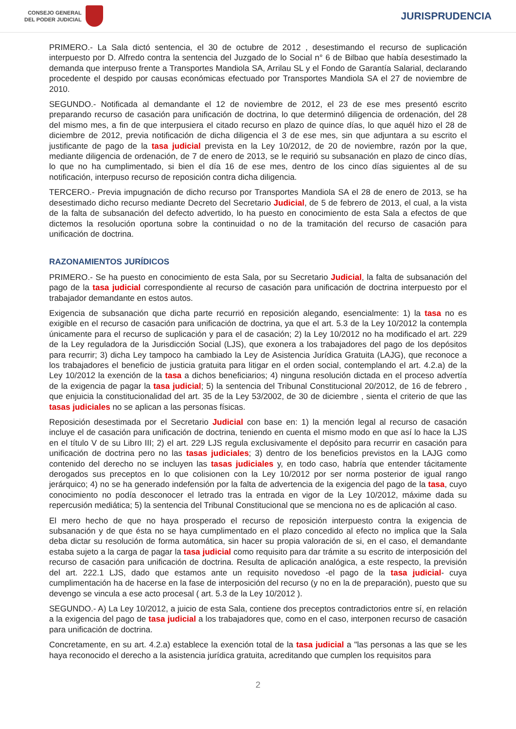CONSEJO GENERAL
DEL PODER JUDICIAL
JURISPRUDENCIA
PRIMERO.- La Sala dictó sentencia, el 30 de octubre de 2012 , desestimando el recurso de suplicación interpuesto por D. Alfredo contra la sentencia del Juzgado de lo Social n° 6 de Bilbao que había desestimado la demanda que interpuso frente a Transportes Mandiola SA, Arrilau SL y el Fondo de Garantía Salarial, declarando procedente el despido por causas económicas efectuado por Transportes Mandiola SA el 27 de noviembre de 2010.
SEGUNDO.- Notificada al demandante el 12 de noviembre de 2012, el 23 de ese mes presentó escrito preparando recurso de casación para unificación de doctrina, lo que determinó diligencia de ordenación, del 28 del mismo mes, a fin de que interpusiera el citado recurso en plazo de quince días, lo que aquél hizo el 28 de diciembre de 2012, previa notificación de dicha diligencia el 3 de ese mes, sin que adjuntara a su escrito el justificante de pago de la tasa judicial prevista en la Ley 10/2012, de 20 de noviembre, razón por la que, mediante diligencia de ordenación, de 7 de enero de 2013, se le requirió su subsanación en plazo de cinco días, lo que no ha cumplimentado, si bien el día 16 de ese mes, dentro de los cinco días siguientes al de su notificación, interpuso recurso de reposición contra dicha diligencia.
TERCERO.- Previa impugnación de dicho recurso por Transportes Mandiola SA el 28 de enero de 2013, se ha desestimado dicho recurso mediante Decreto del Secretario Judicial, de 5 de febrero de 2013, el cual, a la vista de la falta de subsanación del defecto advertido, lo ha puesto en conocimiento de esta Sala a efectos de que dictemos la resolución oportuna sobre la continuidad o no de la tramitación del recurso de casación para unificación de doctrina.
RAZONAMIENTOS JURÍDICOS
PRIMERO.- Se ha puesto en conocimiento de esta Sala, por su Secretario Judicial, la falta de subsanación del pago de la tasa judicial correspondiente al recurso de casación para unificación de doctrina interpuesto por el trabajador demandante en estos autos.
Exigencia de subsanación que dicha parte recurrió en reposición alegando, esencialmente: 1) la tasa no es exigible en el recurso de casación para unificación de doctrina, ya que el art. 5.3 de la Ley 10/2012 la contempla únicamente para el recurso de suplicación y para el de casación; 2) la Ley 10/2012 no ha modificado el art. 229 de la Ley reguladora de la Jurisdicción Social (LJS), que exonera a los trabajadores del pago de los depósitos para recurrir; 3) dicha Ley tampoco ha cambiado la Ley de Asistencia Jurídica Gratuita (LAJG), que reconoce a los trabajadores el beneficio de justicia gratuita para litigar en el orden social, contemplando el art. 4.2.a) de la Ley 10/2012 la exención de la tasa a dichos beneficiarios; 4) ninguna resolución dictada en el proceso advertía de la exigencia de pagar la tasa judicial; 5) la sentencia del Tribunal Constitucional 20/2012, de 16 de febrero , que enjuicia la constitucionalidad del art. 35 de la Ley 53/2002, de 30 de diciembre , sienta el criterio de que las tasas judiciales no se aplican a las personas físicas.
Reposición desestimada por el Secretario Judicial con base en: 1) la mención legal al recurso de casación incluye el de casación para unificación de doctrina, teniendo en cuenta el mismo modo en que así lo hace la LJS en el título V de su Libro III; 2) el art. 229 LJS regula exclusivamente el depósito para recurrir en casación para unificación de doctrina pero no las tasas judiciales; 3) dentro de los beneficios previstos en la LAJG como contenido del derecho no se incluyen las tasas judiciales y, en todo caso, habría que entender tácitamente derogados sus preceptos en lo que colisionen con la Ley 10/2012 por ser norma posterior de igual rango jerárquico; 4) no se ha generado indefensión por la falta de advertencia de la exigencia del pago de la tasa, cuyo conocimiento no podía desconocer el letrado tras la entrada en vigor de la Ley 10/2012, máxime dada su repercusión mediática; 5) la sentencia del Tribunal Constitucional que se menciona no es de aplicación al caso.
El mero hecho de que no haya prosperado el recurso de reposición interpuesto contra la exigencia de subsanación y de que ésta no se haya cumplimentado en el plazo concedido al efecto no implica que la Sala deba dictar su resolución de forma automática, sin hacer su propia valoración de si, en el caso, el demandante estaba sujeto a la carga de pagar la tasa judicial como requisito para dar trámite a su escrito de interposición del recurso de casación para unificación de doctrina. Resulta de aplicación analógica, a este respecto, la previsión del art. 222.1 LJS, dado que estamos ante un requisito novedoso -el pago de la tasa judicial- cuya cumplimentación ha de hacerse en la fase de interposición del recurso (y no en la de preparación), puesto que su devengo se vincula a ese acto procesal ( art. 5.3 de la Ley 10/2012 ).
SEGUNDO.- A) La Ley 10/2012, a juicio de esta Sala, contiene dos preceptos contradictorios entre sí, en relación a la exigencia del pago de tasa judicial a los trabajadores que, como en el caso, interponen recurso de casación para unificación de doctrina.
Concretamente, en su art. 4.2.a) establece la exención total de la tasa judicial a "las personas a las que se les haya reconocido el derecho a la asistencia jurídica gratuita, acreditando que cumplen los requisitos para
2